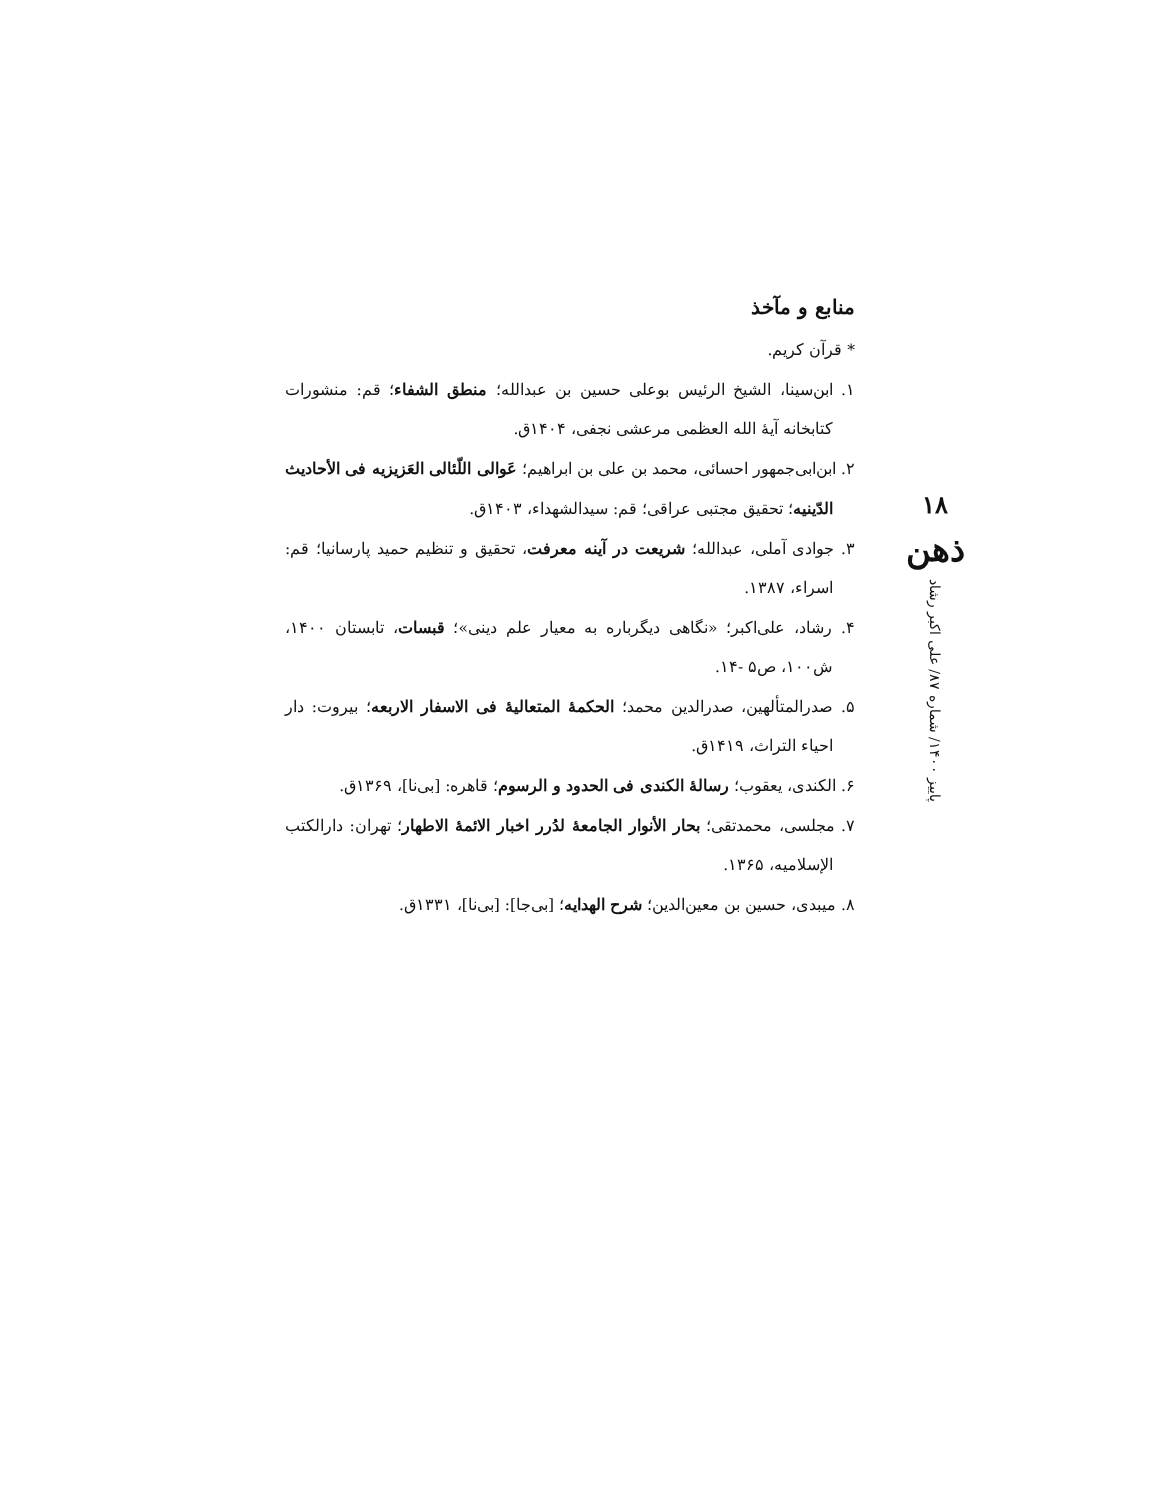منابع و مآخذ
* قرآن کریم.
۱. ابن‌سینا، الشیخ الرئیس بوعلی حسین بن عبدالله؛ منطق الشفاء؛ قم: منشورات کتابخانه آیهٔ الله العظمی مرعشی نجفی، ۱۴۰۴ق.
۲. ابن‌ابی‌جمهور احسائی، محمد بن علی بن ابراهیم؛ عَوالی اللّئالی العَزیزیه فی الأحادیث الدّینیه؛ تحقیق مجتبی عراقی؛ قم: سیدالشهداء، ۱۴۰۳ق.
۳. جوادی آملی، عبدالله؛ شریعت در آینه معرفت، تحقیق و تنظیم حمید پارسانیا؛ قم: اسراء، ۱۳۸۷.
۴. رشاد، علی‌اکبر؛ «نگاهی دیگرباره به معیار علم دینی»؛ قبسات، تابستان ۱۴۰۰، ش۱۰۰، ص۵ -۱۴.
۵. صدرالمتألهین، صدرالدین محمد؛ الحکمهٔ المتعالیهٔ فی الاسفار الاربعه؛ بیروت: دار احیاء التراث، ۱۴۱۹ق.
۶. الکندی، یعقوب؛ رسالهٔ الکندی فی الحدود و الرسوم؛ قاهره: [بی‌نا]، ۱۳۶۹ق.
۷. مجلسی، محمدتقی؛ بحار الأنوار الجامعهٔ لدُرر اخبار الائمهٔ الاطهار؛ تهران: دارالکتب الإسلامیه، ۱۳۶۵.
۸. میبدی، حسین بن معین‌الدین؛ شرح الهدایه؛ [بی‌جا]: [بی‌نا]، ۱۳۳۱ق.
۱۸
ذهن
پاییز ۱۴۰۰/ شماره ۸۷/ علی اکبر رشاد